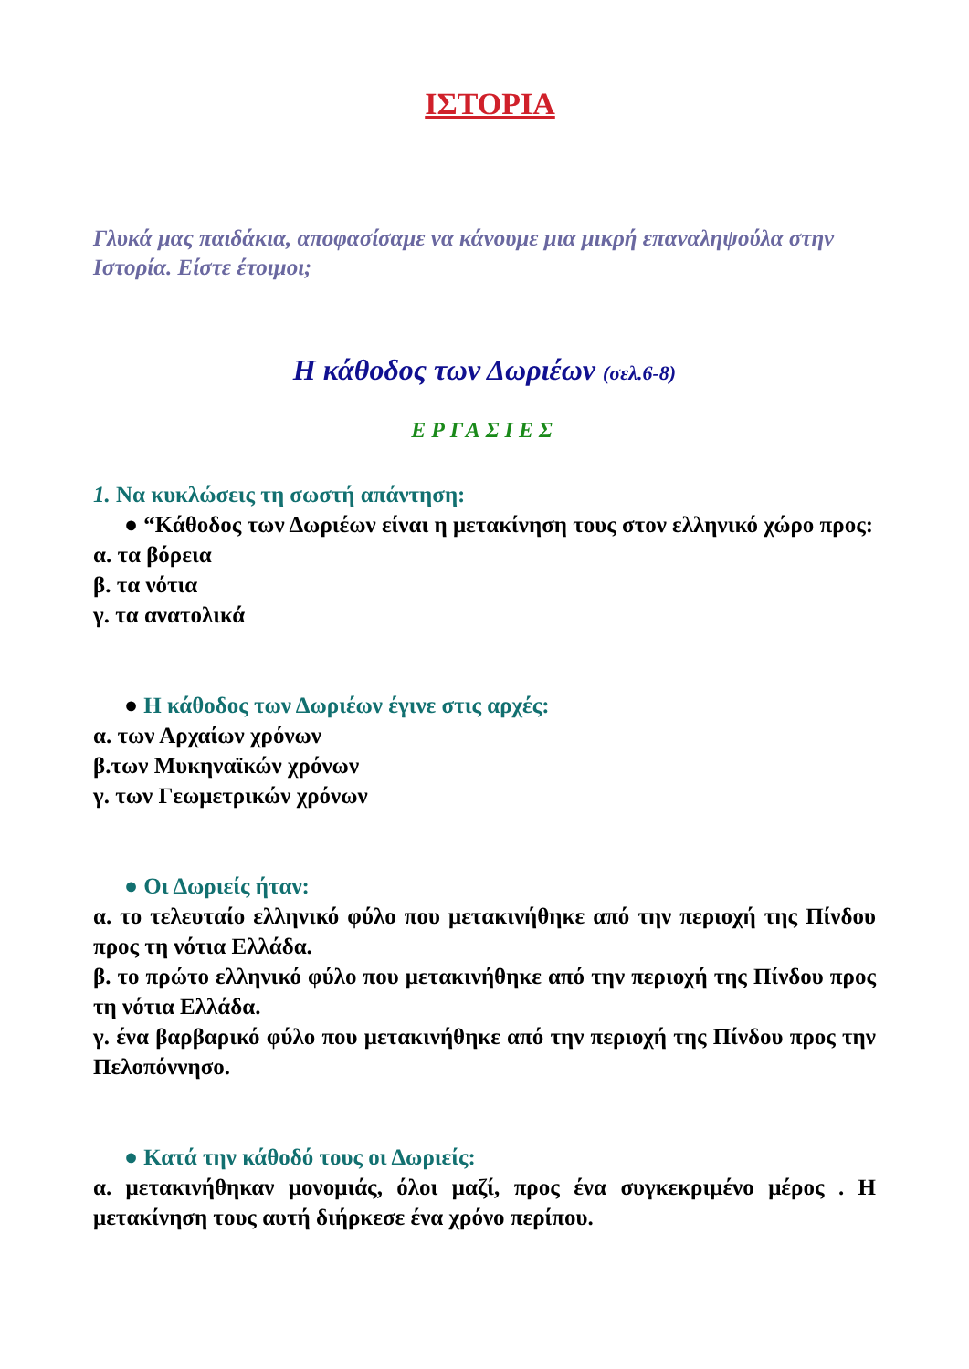ΙΣΤΟΡΙΑ
Γλυκά μας παιδάκια, αποφασίσαμε να κάνουμε μια μικρή επαναληψούλα στην Ιστορία. Είστε έτοιμοι;
Η κάθοδος των Δωριέων (σελ.6-8)
ΕΡΓΑΣΙΕΣ
1. Να κυκλώσεις τη σωστή απάντηση:
● “Κάθοδος των Δωριέων είναι η μετακίνηση τους στον ελληνικό χώρο προς:
α. τα βόρεια
β. τα νότια
γ. τα ανατολικά
● Η κάθοδος των Δωριέων έγινε στις αρχές:
α. των Αρχαίων χρόνων
β.των Μυκηναϊκών χρόνων
γ. των Γεωμετρικών χρόνων
● Οι Δωριείς ήταν:
α. το τελευταίο ελληνικό φύλο που μετακινήθηκε από την περιοχή της Πίνδου προς τη νότια Ελλάδα.
β. το πρώτο ελληνικό φύλο που μετακινήθηκε από την περιοχή της Πίνδου προς τη νότια Ελλάδα.
γ. ένα βαρβαρικό φύλο που μετακινήθηκε από την περιοχή της Πίνδου προς την Πελοπόννησο.
● Κατά την κάθοδό τους οι Δωριείς:
α. μετακινήθηκαν μονομιάς, όλοι μαζί, προς ένα συγκεκριμένο μέρος . Η μετακίνηση τους αυτή διήρκεσε ένα χρόνο περίπου.